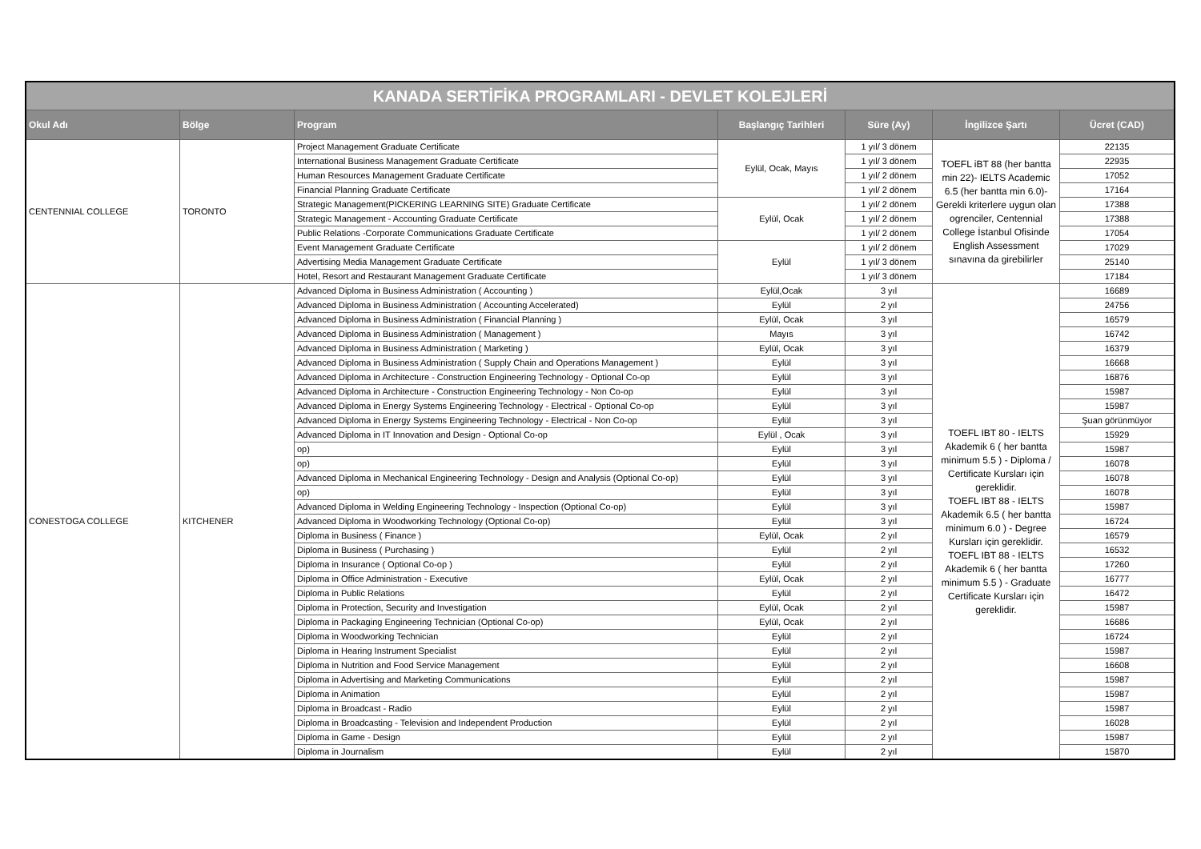| KANADA SERTİFİKA PROGRAMLARI - DEVLET KOLEJLERİ | | | | | | |
| Okul Adı | Bölge | Program | Başlangıç Tarihleri | Süre (Ay) | İngilizce Şartı | Ücret (CAD) |
| CENTENNIAL COLLEGE | TORONTO | Project Management Graduate Certificate | Eylül, Ocak, Mayıs | 1 yıl/ 3 dönem | TOEFL iBT 88 (her bantta min 22)- IELTS Academic 6.5 (her bantta min 6.0)- Gerekli kriterlere uygun olan ogrenciler, Centennial College İstanbul Ofisinde English Assessment sınavına da girebilirler | 22135 |
| | | International Business Management Graduate Certificate | | 1 yıl/ 3 dönem | | 22935 |
| | | Human Resources Management Graduate Certificate | | 1 yıl/ 2 dönem | | 17052 |
| | | Financial Planning Graduate Certificate | | 1 yıl/ 2 dönem | | 17164 |
| | | Strategic Management(PICKERING LEARNING SITE) Graduate Certificate | Eylül, Ocak | 1 yıl/ 2 dönem | | 17388 |
| | | Strategic Management - Accounting Graduate Certificate | | 1 yıl/ 2 dönem | | 17388 |
| | | Public Relations -Corporate Communications Graduate Certificate | | 1 yıl/ 2 dönem | | 17054 |
| | | Event Management Graduate Certificate | Eylül | 1 yıl/ 2 dönem | | 17029 |
| | | Advertising Media Management Graduate Certificate | | 1 yıl/ 3 dönem | | 25140 |
| | | Hotel, Resort and Restaurant Management Graduate Certificate | | 1 yıl/ 3 dönem | | 17184 |
| CONESTOGA COLLEGE | KITCHENER | Advanced Diploma in Business Administration ( Accounting ) | Eylül,Ocak | 3 yıl | TOEFL IBT 80 - IELTS Akademik 6 ( her bantta minimum 5.5 ) - Diploma / Certificate Kursları için gereklidir. TOEFL IBT 88 - IELTS Akademik 6.5 ( her bantta minimum 6.0 ) - Degree Kursları için gereklidir. TOEFL IBT 88 - IELTS Akademik 6 ( her bantta minimum 5.5 ) - Graduate Certificate Kursları için gereklidir. | 16689 |
| | | Advanced Diploma in Business Administration ( Accounting Accelerated) | Eylül | 2 yıl | | 24756 |
| | | Advanced Diploma in Business Administration ( Financial Planning ) | Eylül, Ocak | 3 yıl | | 16579 |
| | | Advanced Diploma in Business Administration ( Management ) | Mayıs | 3 yıl | | 16742 |
| | | Advanced Diploma in Business Administration ( Marketing ) | Eylül, Ocak | 3 yıl | | 16379 |
| | | Advanced Diploma in Business Administration ( Supply Chain and Operations Management ) | Eylül | 3 yıl | | 16668 |
| | | Advanced Diploma in Architecture - Construction Engineering Technology - Optional Co-op | Eylül | 3 yıl | | 16876 |
| | | Advanced Diploma in Architecture - Construction Engineering Technology - Non Co-op | Eylül | 3 yıl | | 15987 |
| | | Advanced Diploma in Energy Systems Engineering Technology - Electrical - Optional Co-op | Eylül | 3 yıl | | 15987 |
| | | Advanced Diploma in Energy Systems Engineering Technology - Electrical - Non Co-op | Eylül | 3 yıl | | Şuan görünmüyor |
| | | Advanced Diploma in IT Innovation and Design - Optional Co-op | Eylül , Ocak | 3 yıl | | 15929 |
| | | op) | Eylül | 3 yıl | | 15987 |
| | | op) | Eylül | 3 yıl | | 16078 |
| | | Advanced Diploma in Mechanical Engineering Technology - Design and Analysis (Optional Co-op) | Eylül | 3 yıl | | 16078 |
| | | op) | Eylül | 3 yıl | | 16078 |
| | | Advanced Diploma in Welding Engineering Technology - Inspection (Optional Co-op) | Eylül | 3 yıl | | 15987 |
| | | Advanced Diploma in Woodworking Technology (Optional Co-op) | Eylül | 3 yıl | | 16724 |
| | | Diploma in Business ( Finance ) | Eylül, Ocak | 2 yıl | | 16579 |
| | | Diploma in Business ( Purchasing ) | Eylül | 2 yıl | | 16532 |
| | | Diploma in Insurance ( Optional Co-op ) | Eylül | 2 yıl | | 17260 |
| | | Diploma in Office Administration - Executive | Eylül, Ocak | 2 yıl | | 16777 |
| | | Diploma in Public Relations | Eylül | 2 yıl | | 16472 |
| | | Diploma in Protection, Security and Investigation | Eylül, Ocak | 2 yıl | | 15987 |
| | | Diploma in Packaging Engineering Technician (Optional Co-op) | Eylül, Ocak | 2 yıl | | 16686 |
| | | Diploma in Woodworking Technician | Eylül | 2 yıl | | 16724 |
| | | Diploma in Hearing Instrument Specialist | Eylül | 2 yıl | | 15987 |
| | | Diploma in Nutrition and Food Service Management | Eylül | 2 yıl | | 16608 |
| | | Diploma in Advertising and Marketing Communications | Eylül | 2 yıl | | 15987 |
| | | Diploma in Animation | Eylül | 2 yıl | | 15987 |
| | | Diploma in Broadcast - Radio | Eylül | 2 yıl | | 15987 |
| | | Diploma in Broadcasting - Television and Independent Production | Eylül | 2 yıl | | 16028 |
| | | Diploma in Game - Design | Eylül | 2 yıl | | 15987 |
| | | Diploma in Journalism | Eylül | 2 yıl | | 15870 |